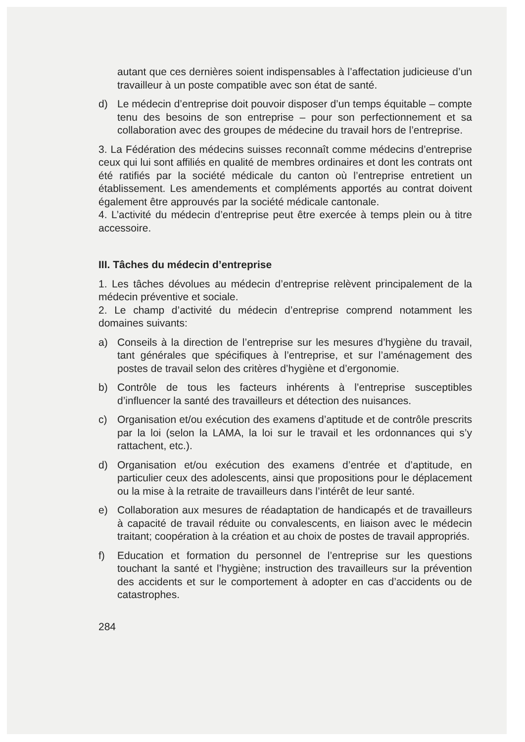autant que ces dernières soient indispensables à l’affectation judicieuse d’un travailleur à un poste compatible avec son état de santé.
d) Le médecin d’entreprise doit pouvoir disposer d’un temps équitable – compte tenu des besoins de son entreprise – pour son perfectionnement et sa collaboration avec des groupes de médecine du travail hors de l’entreprise.
3. La Fédération des médecins suisses reconnaît comme médecins d’entreprise ceux qui lui sont affiliés en qualité de membres ordinaires et dont les contrats ont été ratifiés par la société médicale du canton où l’entreprise entretient un établissement. Les amendements et compléments apportés au contrat doivent également être approuvés par la société médicale cantonale.
4. L’activité du médecin d’entreprise peut être exercée à temps plein ou à titre accessoire.
III. Tâches du médecin d’entreprise
1. Les tâches dévolues au médecin d’entreprise relèvent principalement de la médecin préventive et sociale.
2. Le champ d’activité du médecin d’entreprise comprend notamment les domaines suivants:
a) Conseils à la direction de l’entreprise sur les mesures d’hygiène du travail, tant générales que spécifiques à l’entreprise, et sur l’aménagement des postes de travail selon des critères d’hygiène et d’ergonomie.
b) Contrôle de tous les facteurs inhérents à l’entreprise susceptibles d’influencer la santé des travailleurs et détection des nuisances.
c) Organisation et/ou exécution des examens d’aptitude et de contrôle prescrits par la loi (selon la LAMA, la loi sur le travail et les ordonnances qui s’y rattachent, etc.).
d) Organisation et/ou exécution des examens d’entrée et d’aptitude, en particulier ceux des adolescents, ainsi que propositions pour le déplacement ou la mise à la retraite de travailleurs dans l’intérêt de leur santé.
e) Collaboration aux mesures de réadaptation de handicapés et de travailleurs à capacité de travail réduite ou convalescents, en liaison avec le médecin traitant; coopération à la création et au choix de postes de travail appropriés.
f) Education et formation du personnel de l’entreprise sur les questions touchant la santé et l’hygiène; instruction des travailleurs sur la prévention des accidents et sur le comportement à adopter en cas d’accidents ou de catastrophes.
284